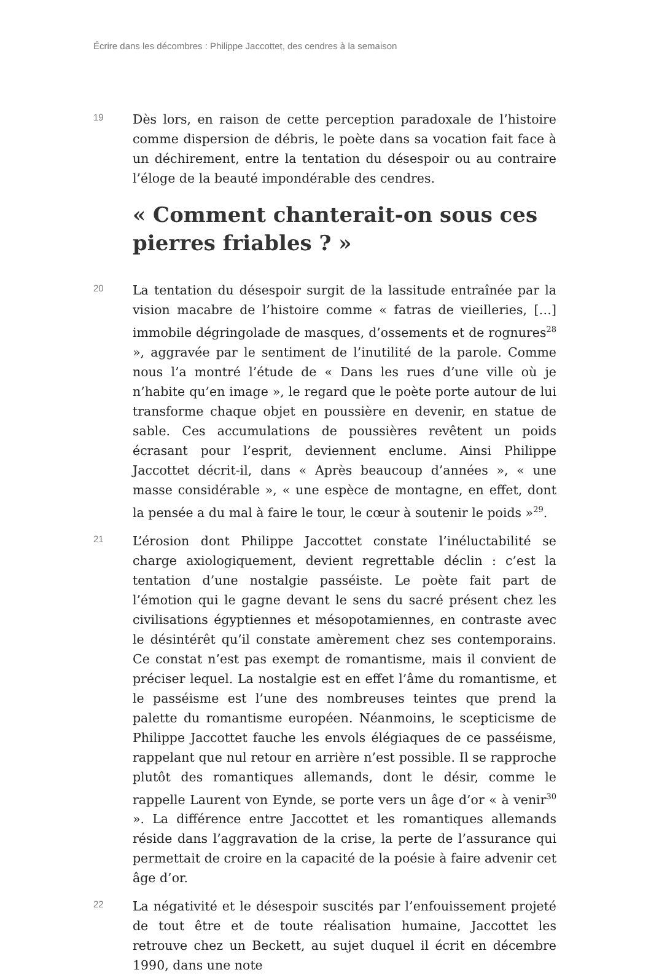Écrire dans les décombres : Philippe Jaccottet, des cendres à la semaison
19
Dès lors, en raison de cette perception paradoxale de l’histoire comme dispersion de débris, le poète dans sa vocation fait face à un déchirement, entre la tentation du désespoir ou au contraire l’éloge de la beauté impondérable des cendres.
« Comment chanterait-on sous ces pierres friables ? »
20
La tentation du désespoir surgit de la lassitude entraînée par la vision macabre de l’histoire comme « fatras de vieilleries, […] immobile dégringolade de masques, d’ossements et de rognures<sup>28</sup> », aggravée par le sentiment de l’inutilité de la parole. Comme nous l’a montré l’étude de « Dans les rues d’une ville où je n’habite qu’en image », le regard que le poète porte autour de lui transforme chaque objet en poussière en devenir, en statue de sable. Ces accumulations de poussières revêtent un poids écrasant pour l’esprit, deviennent enclume. Ainsi Philippe Jaccottet décrit-il, dans « Après beaucoup d’années », « une masse considérable », « une espèce de montagne, en effet, dont la pensée a du mal à faire le tour, le cœur à soutenir le poids »<sup>29</sup>.
21
L’érosion dont Philippe Jaccottet constate l’inéluctabilité se charge axiologiquement, devient regrettable déclin : c’est la tentation d’une nostalgie passéiste. Le poète fait part de l’émotion qui le gagne devant le sens du sacré présent chez les civilisations égyptiennes et mésopotamiennes, en contraste avec le désintérêt qu’il constate amèrement chez ses contemporains. Ce constat n’est pas exempt de romantisme, mais il convient de préciser lequel. La nostalgie est en effet l’âme du romantisme, et le passéisme est l’une des nombreuses teintes que prend la palette du romantisme européen. Néanmoins, le scepticisme de Philippe Jaccottet fauche les envols élégiaques de ce passéisme, rappelant que nul retour en arrière n’est possible. Il se rapproche plutôt des romantiques allemands, dont le désir, comme le rappelle Laurent von Eynde, se porte vers un âge d’or « à venir<sup>30</sup> ». La différence entre Jaccottet et les romantiques allemands réside dans l’aggravation de la crise, la perte de l’assurance qui permettait de croire en la capacité de la poésie à faire advenir cet âge d’or.
22
La négativité et le désespoir suscités par l’enfouissement projeté de tout être et de toute réalisation humaine, Jaccottet les retrouve chez un Beckett, au sujet duquel il écrit en décembre 1990, dans une note